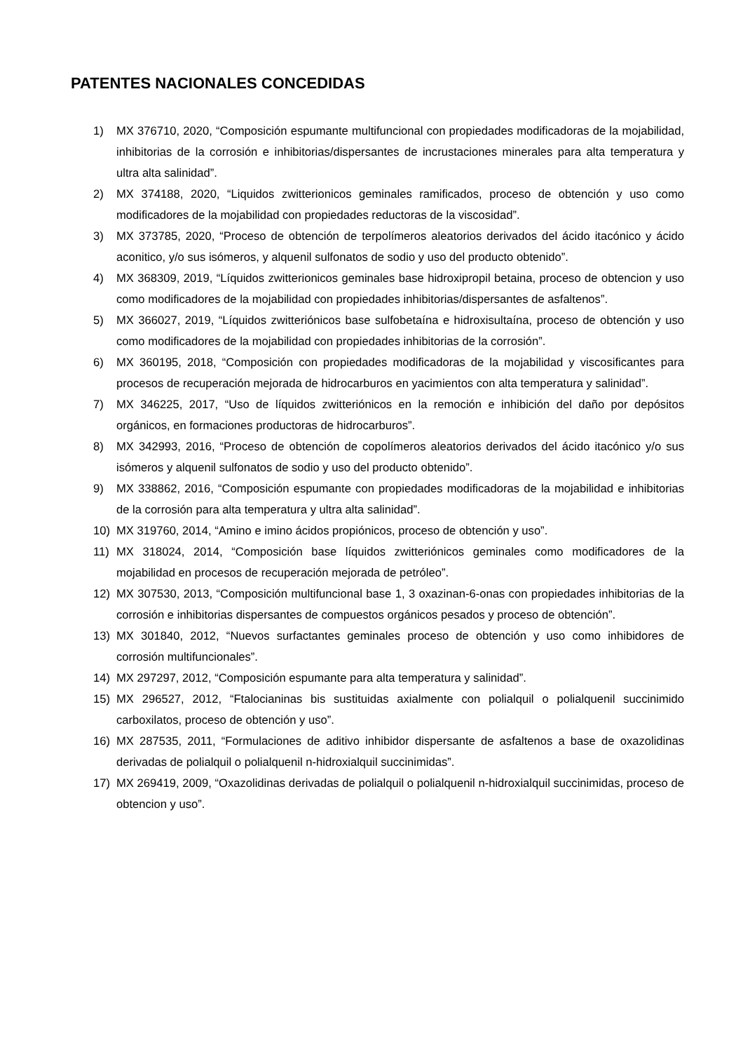PATENTES NACIONALES CONCEDIDAS
1) MX 376710, 2020, “Composición espumante multifuncional con propiedades modificadoras de la mojabilidad, inhibitorias de la corrosión e inhibitorias/dispersantes de incrustaciones minerales para alta temperatura y ultra alta salinidad”.
2) MX 374188, 2020, “Liquidos zwitterionicos geminales ramificados, proceso de obtención y uso como modificadores de la mojabilidad con propiedades reductoras de la viscosidad”.
3) MX 373785, 2020, “Proceso de obtención de terpolímeros aleatorios derivados del ácido itacónico y ácido aconitico, y/o sus isómeros, y alquenil sulfonatos de sodio y uso del producto obtenido”.
4) MX 368309, 2019, “Líquidos zwitterionicos geminales base hidroxipropil betaina, proceso de obtencion y uso como modificadores de la mojabilidad con propiedades inhibitorias/dispersantes de asfaltenos”.
5) MX 366027, 2019, “Líquidos zwitteriónicos base sulfobetaína e hidroxisultaína, proceso de obtención y uso como modificadores de la mojabilidad con propiedades inhibitorias de la corrosión”.
6) MX 360195, 2018, “Composición con propiedades modificadoras de la mojabilidad y viscosificantes para procesos de recuperación mejorada de hidrocarburos en yacimientos con alta temperatura y salinidad”.
7) MX 346225, 2017, “Uso de líquidos zwitteriónicos en la remoción e inhibición del daño por depósitos orgánicos, en formaciones productoras de hidrocarburos”.
8) MX 342993, 2016, “Proceso de obtención de copolímeros aleatorios derivados del ácido itacónico y/o sus isómeros y alquenil sulfonatos de sodio y uso del producto obtenido”.
9) MX 338862, 2016, “Composición espumante con propiedades modificadoras de la mojabilidad e inhibitorias de la corrosión para alta temperatura y ultra alta salinidad”.
10) MX 319760, 2014, “Amino e imino ácidos propiónicos, proceso de obtención y uso”.
11) MX 318024, 2014, “Composición base líquidos zwitteriónicos geminales como modificadores de la mojabilidad en procesos de recuperación mejorada de petróleo”.
12) MX 307530, 2013, “Composición multifuncional base 1, 3 oxazinan-6-onas con propiedades inhibitorias de la corrosión e inhibitorias dispersantes de compuestos orgánicos pesados y proceso de obtención”.
13) MX 301840, 2012, “Nuevos surfactantes geminales proceso de obtención y uso como inhibidores de corrosión multifuncionales”.
14) MX 297297, 2012, “Composición espumante para alta temperatura y salinidad”.
15) MX 296527, 2012, “Ftalocianinas bis sustituidas axialmente con polialquil o polialquenil succinimido carboxilatos, proceso de obtención y uso”.
16) MX 287535, 2011, “Formulaciones de aditivo inhibidor dispersante de asfaltenos a base de oxazolidinas derivadas de polialquil o polialquenil n-hidroxialquil succinimidas”.
17) MX 269419, 2009, “Oxazolidinas derivadas de polialquil o polialquenil n-hidroxialquil succinimidas, proceso de obtencion y uso”.